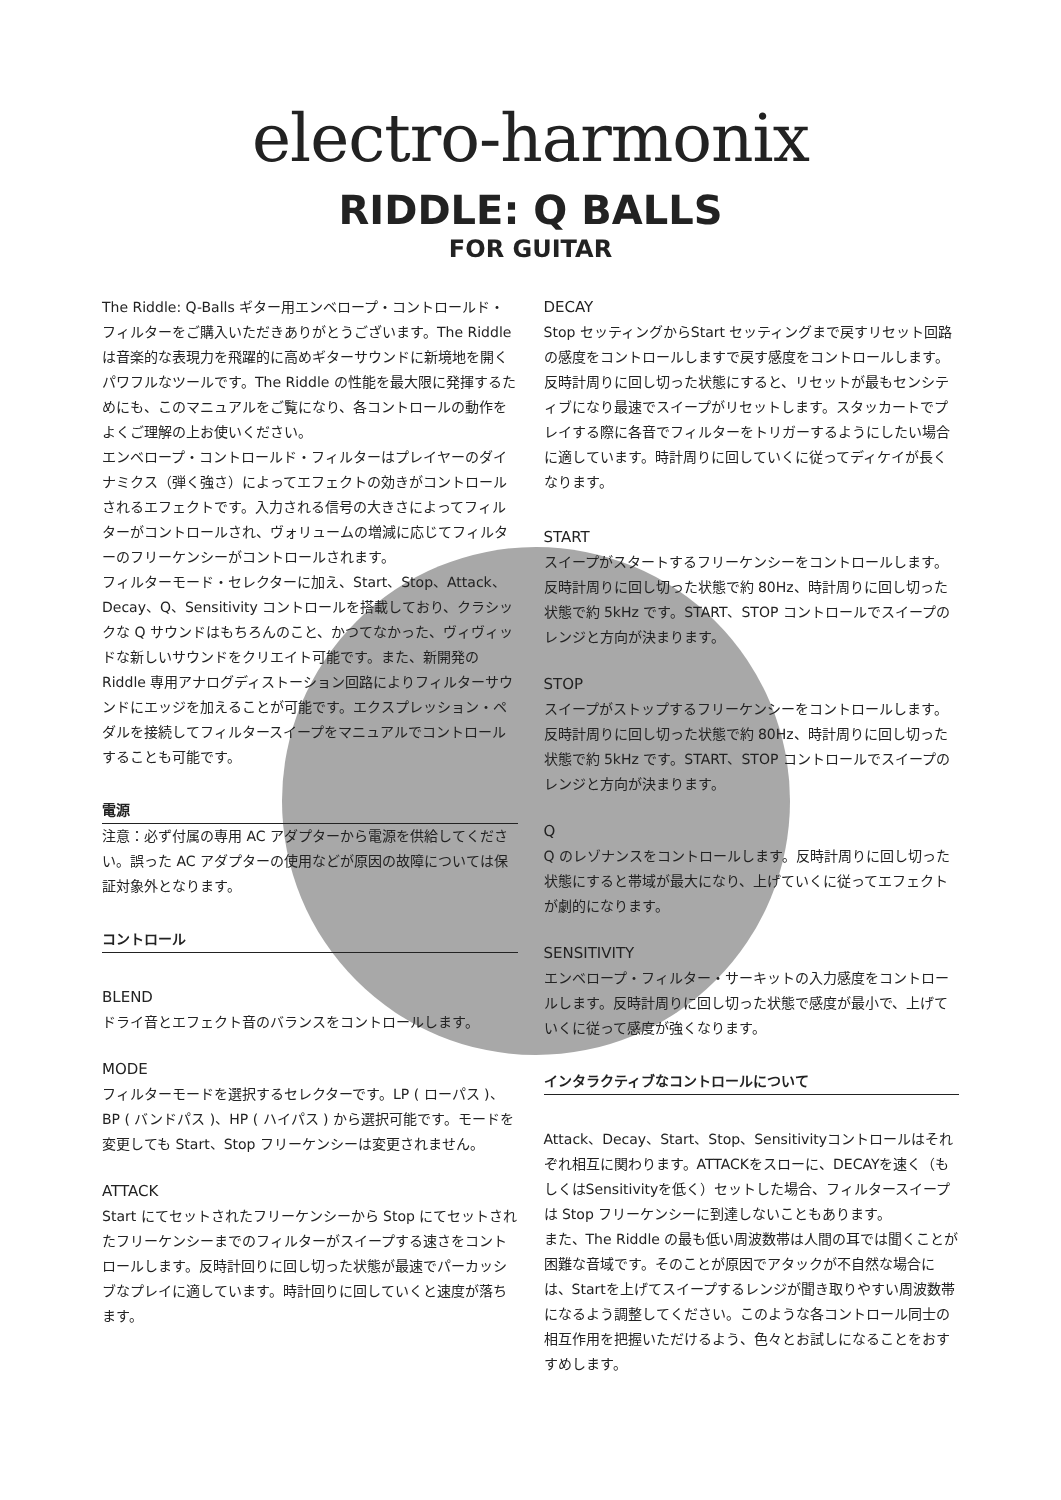electro-harmonix
RIDDLE: Q BALLS
FOR GUITAR
The Riddle: Q-Balls ギター用エンベロープ・コントロールド・フィルターをご購入いただきありがとうございます。The Riddle は音楽的な表現力を飛躍的に高めギターサウンドに新境地を開くパワフルなツールです。The Riddle の性能を最大限に発揮するためにも、このマニュアルをご覧になり、各コントロールの動作をよくご理解の上お使いください。
エンベロープ・コントロールド・フィルターはプレイヤーのダイナミクス（弾く強さ）によってエフェクトの効きがコントロールされるエフェクトです。入力される信号の大きさによってフィルターがコントロールされ、ヴォリュームの増減に応じてフィルターのフリーケンシーがコントロールされます。
フィルターモード・セレクターに加え、Start、Stop、Attack、Decay、Q、Sensitivity コントロールを搭載しており、クラシックな Q サウンドはもちろんのこと、かつてなかった、ヴィヴィッドな新しいサウンドをクリエイト可能です。また、新開発の Riddle 専用アナログディストーション回路によりフィルターサウンドにエッジを加えることが可能です。エクスプレッション・ペダルを接続してフィルタースイープをマニュアルでコントロールすることも可能です。
電源
注意：必ず付属の専用 AC アダプターから電源を供給してください。誤った AC アダプターの使用などが原因の故障については保証対象外となります。
コントロール
BLEND
ドライ音とエフェクト音のバランスをコントロールします。
MODE
フィルターモードを選択するセレクターです。LP ( ローパス )、BP ( バンドパス )、HP ( ハイパス ) から選択可能です。モードを変更しても Start、Stop フリーケンシーは変更されません。
ATTACK
Start にてセットされたフリーケンシーから Stop にてセットされたフリーケンシーまでのフィルターがスイープする速さをコントロールします。反時計回りに回し切った状態が最速でパーカッシブなプレイに適しています。時計回りに回していくと速度が落ちます。
DECAY
Stop セッティングからStart セッティングまで戻すリセット回路の感度をコントロールしますで戻す感度をコントロールします。反時計周りに回し切った状態にすると、リセットが最もセンシティブになり最速でスイープがリセットします。スタッカートでプレイする際に各音でフィルターをトリガーするようにしたい場合に適しています。時計周りに回していくに従ってディケイが長くなります。
START
スイープがスタートするフリーケンシーをコントロールします。反時計周りに回し切った状態で約 80Hz、時計周りに回し切った状態で約 5kHz です。START、STOP コントロールでスイープのレンジと方向が決まります。
STOP
スイープがストップするフリーケンシーをコントロールします。反時計周りに回し切った状態で約 80Hz、時計周りに回し切った状態で約 5kHz です。START、STOP コントロールでスイープのレンジと方向が決まります。
Q
Q のレゾナンスをコントロールします。反時計周りに回し切った状態にすると帯域が最大になり、上げていくに従ってエフェクトが劇的になります。
SENSITIVITY
エンベロープ・フィルター・サーキットの入力感度をコントロールします。反時計周りに回し切った状態で感度が最小で、上げていくに従って感度が強くなります。
インタラクティブなコントロールについて
Attack、Decay、Start、Stop、Sensitivityコントロールはそれぞれ相互に関わります。ATTACKをスローに、DECAYを速く（もしくはSensitivityを低く）セットした場合、フィルタースイープは Stop フリーケンシーに到達しないこともあります。
また、The Riddle の最も低い周波数帯は人間の耳では聞くことが困難な音域です。そのことが原因でアタックが不自然な場合には、Startを上げてスイープするレンジが聞き取りやすい周波数帯になるよう調整してください。このような各コントロール同士の相互作用を把握いただけるよう、色々とお試しになることをおすすめします。